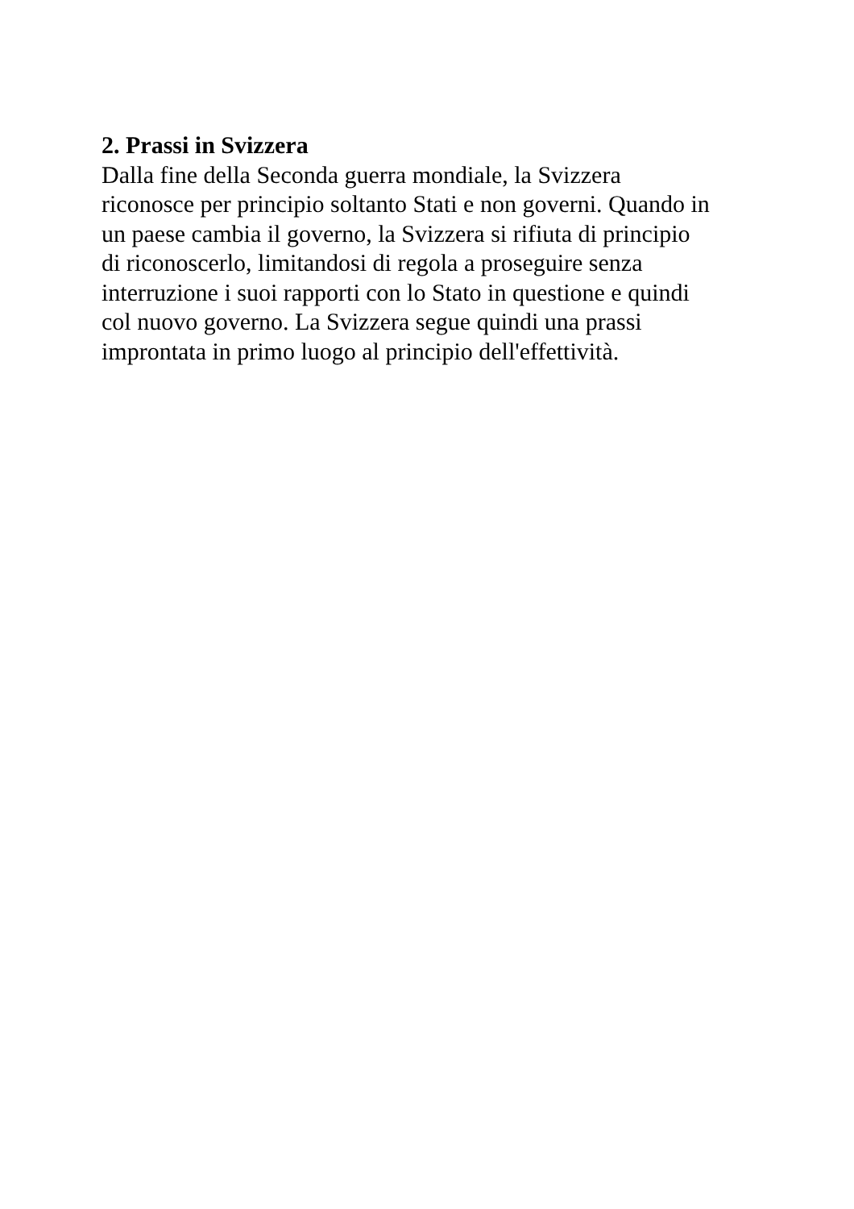2. Prassi in Svizzera
Dalla fine della Seconda guerra mondiale, la Svizzera
riconosce per principio soltanto Stati e non governi. Quando in
un paese cambia il governo, la Svizzera si rifiuta di principio
di riconoscerlo, limitandosi di regola a proseguire senza
interruzione i suoi rapporti con lo Stato in questione e quindi
col nuovo governo. La Svizzera segue quindi una prassi
improntata in primo luogo al principio dell'effettività.